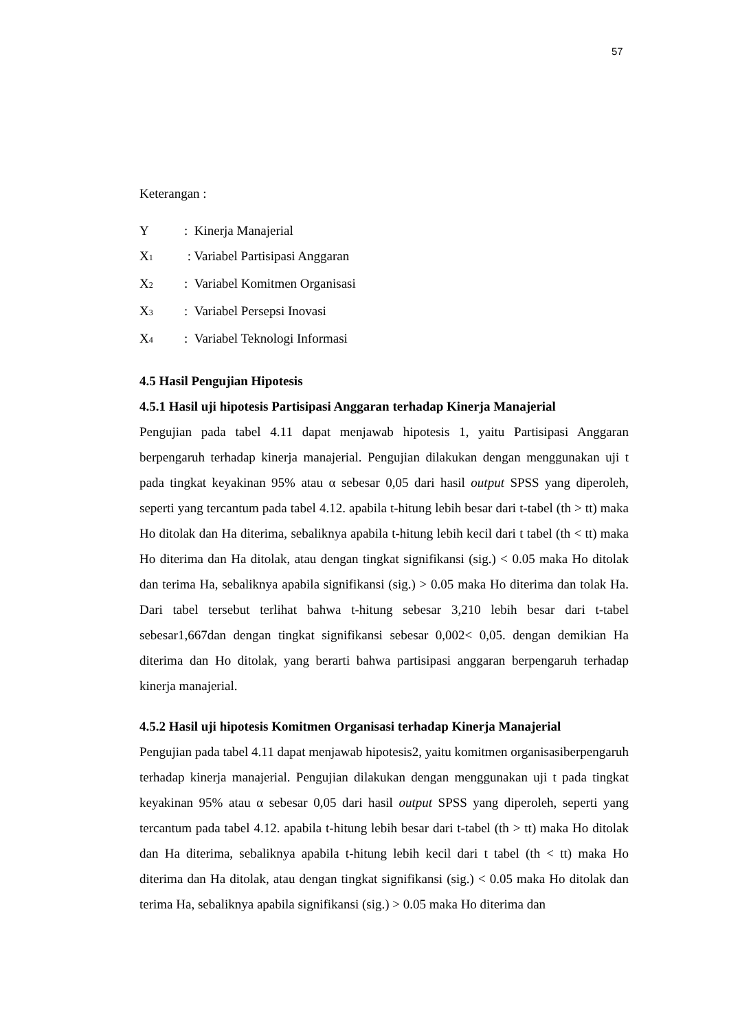57
Keterangan :
Y: Kinerja Manajerial
X<sub>1</sub> : Variabel Partisipasi Anggaran
X<sub>2</sub>: Variabel Komitmen Organisasi
X<sub>3</sub>: Variabel Persepsi Inovasi
X<sub>4</sub>: Variabel Teknologi Informasi
4.5 Hasil Pengujian Hipotesis
4.5.1 Hasil uji hipotesis Partisipasi Anggaran terhadap Kinerja Manajerial
Pengujian pada tabel 4.11 dapat menjawab hipotesis 1, yaitu Partisipasi Anggaran berpengaruh terhadap kinerja manajerial. Pengujian dilakukan dengan menggunakan uji t pada tingkat keyakinan 95% atau α sebesar 0,05 dari hasil output SPSS yang diperoleh, seperti yang tercantum pada tabel 4.12. apabila t-hitung lebih besar dari t-tabel (th > tt) maka Ho ditolak dan Ha diterima, sebaliknya apabila t-hitung lebih kecil dari t tabel (th < tt) maka Ho diterima dan Ha ditolak, atau dengan tingkat signifikansi (sig.) < 0.05 maka Ho ditolak dan terima Ha, sebaliknya apabila signifikansi (sig.) > 0.05 maka Ho diterima dan tolak Ha. Dari tabel tersebut terlihat bahwa t-hitung sebesar 3,210 lebih besar dari t-tabel sebesar1,667dan dengan tingkat signifikansi sebesar 0,002< 0,05. dengan demikian Ha diterima dan Ho ditolak, yang berarti bahwa partisipasi anggaran berpengaruh terhadap kinerja manajerial.
4.5.2 Hasil uji hipotesis Komitmen Organisasi terhadap Kinerja Manajerial
Pengujian pada tabel 4.11 dapat menjawab hipotesis2, yaitu komitmen organisasiberpengaruh terhadap kinerja manajerial. Pengujian dilakukan dengan menggunakan uji t pada tingkat keyakinan 95% atau α sebesar 0,05 dari hasil output SPSS yang diperoleh, seperti yang tercantum pada tabel 4.12. apabila t-hitung lebih besar dari t-tabel (th > tt) maka Ho ditolak dan Ha diterima, sebaliknya apabila t-hitung lebih kecil dari t tabel (th < tt) maka Ho diterima dan Ha ditolak, atau dengan tingkat signifikansi (sig.) < 0.05 maka Ho ditolak dan terima Ha, sebaliknya apabila signifikansi (sig.) > 0.05 maka Ho diterima dan